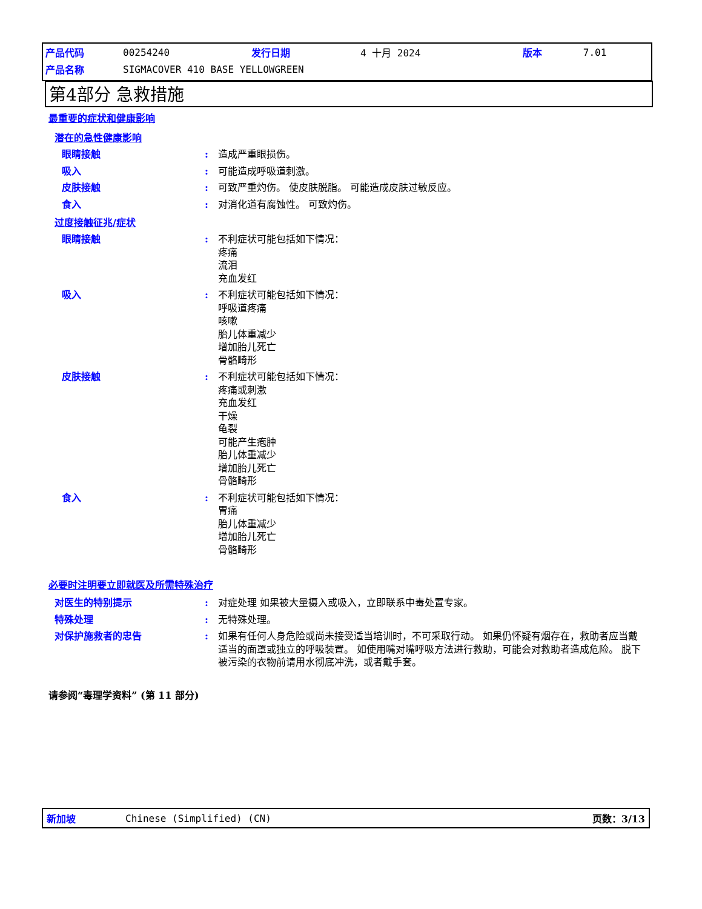| 产品代码 | 00254240 | 发行日期 | 4 十月 2024 | 版本 | 7.01 |
| 产品名称 | SIGMACOVER 410 BASE YELLOWGREEN | | | | |
第4部分 急救措施
最重要的症状和健康影响
潜在的急性健康影响
眼睛接触 : 造成严重眼损伤。
吸入 : 可能造成呼吸道刺激。
皮肤接触 : 可致严重灼伤。 使皮肤脱脂。 可能造成皮肤过敏反应。
食入 : 对消化道有腐蚀性。 可致灼伤。
过度接触征兆/症状
眼睛接触 : 不利症状可能包括如下情况：
疼痛
流泪
充血发红
吸入 : 不利症状可能包括如下情况：
呼吸道疼痛
咳嗽
胎儿体重减少
增加胎儿死亡
骨骼畸形
皮肤接触 : 不利症状可能包括如下情况：
疼痛或刺激
充血发红
干燥
龟裂
可能产生疱肿
胎儿体重减少
增加胎儿死亡
骨骼畸形
食入 : 不利症状可能包括如下情况：
胃痛
胎儿体重减少
增加胎儿死亡
骨骼畸形
必要时注明要立即就医及所需特殊治疗
对医生的特别提示 : 对症处理 如果被大量摄入或吸入，立即联系中毒处置专家。
特殊处理 : 无特殊处理。
对保护施救者的忠告 : 如果有任何人身危险或尚未接受适当培训时，不可采取行动。 如果仍怀疑有烟存在，救助者应当戴适当的面罩或独立的呼吸装置。 如使用嘴对嘴呼吸方法进行救助，可能会对救助者造成危险。 脱下被污染的衣物前请用水彻底冲洗，或者戴手套。
请参阅“毒理学资料” (第 11 部分)
新加坡 Chinese (Simplified) (CN) 页数：3/13